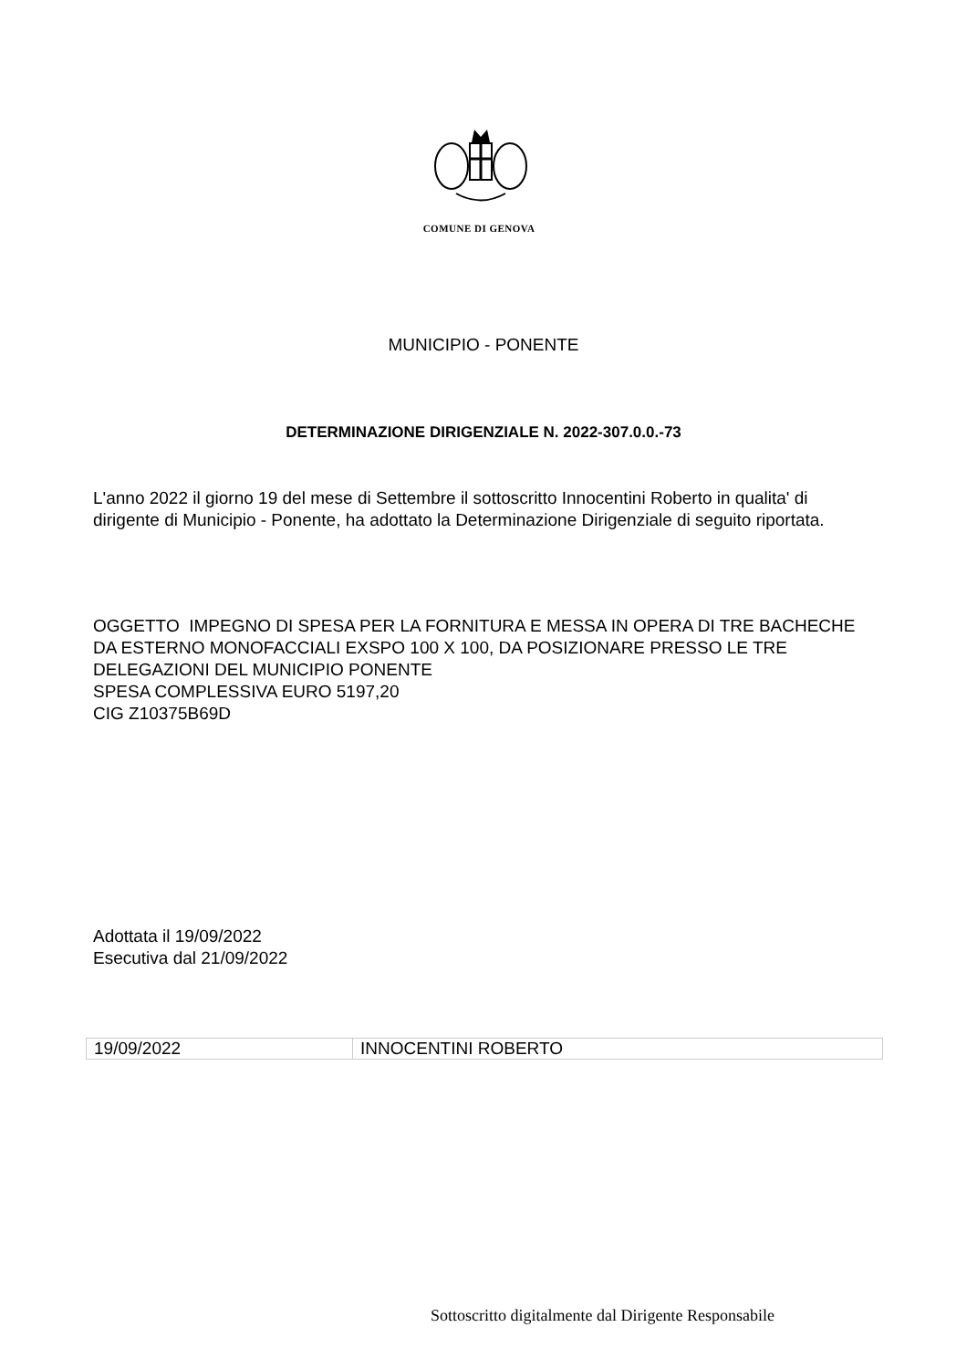COMUNE DI GENOVA
MUNICIPIO - PONENTE
DETERMINAZIONE DIRIGENZIALE N. 2022-307.0.0.-73
L'anno 2022 il giorno 19 del mese di Settembre il sottoscritto Innocentini Roberto in qualita' di dirigente di Municipio - Ponente, ha adottato la Determinazione Dirigenziale di seguito riportata.
OGGETTO IMPEGNO DI SPESA PER LA FORNITURA E MESSA IN OPERA DI TRE BACHECHE DA ESTERNO MONOFACCIALI EXSPO 100 X 100, DA POSIZIONARE PRESSO LE TRE DELEGAZIONI DEL MUNICIPIO PONENTE
SPESA COMPLESSIVA EURO 5197,20
CIG Z10375B69D
Adottata il 19/09/2022
Esecutiva dal 21/09/2022
| 19/09/2022 | INNOCENTINI ROBERTO |
Sottoscritto digitalmente dal Dirigente Responsabile